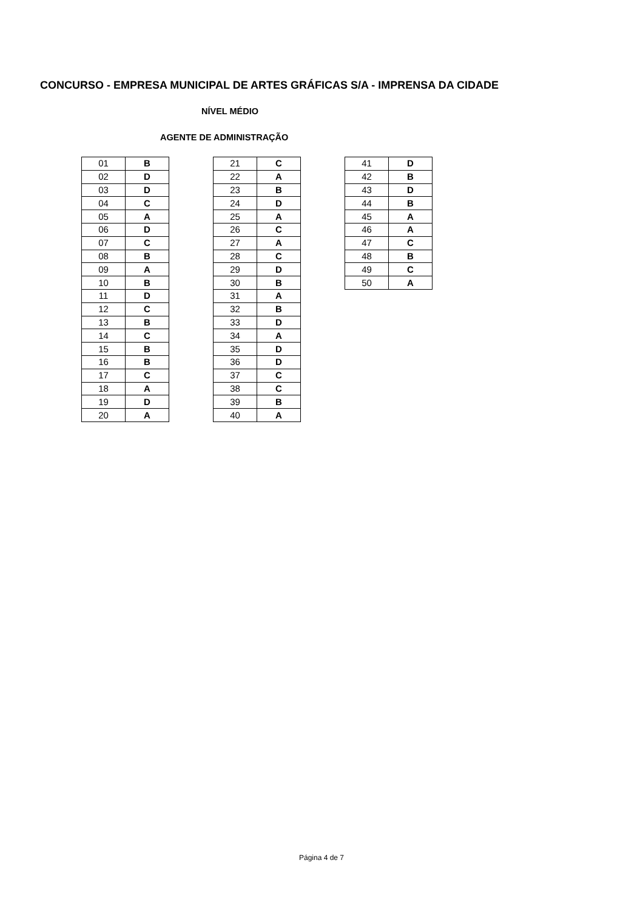CONCURSO - EMPRESA MUNICIPAL DE ARTES GRÁFICAS S/A - IMPRENSA DA CIDADE
NÍVEL MÉDIO
AGENTE DE ADMINISTRAÇÃO
| 01 | B |
| 02 | D |
| 03 | D |
| 04 | C |
| 05 | A |
| 06 | D |
| 07 | C |
| 08 | B |
| 09 | A |
| 10 | B |
| 11 | D |
| 12 | C |
| 13 | B |
| 14 | C |
| 15 | B |
| 16 | B |
| 17 | C |
| 18 | A |
| 19 | D |
| 20 | A |
| 21 | C |
| 22 | A |
| 23 | B |
| 24 | D |
| 25 | A |
| 26 | C |
| 27 | A |
| 28 | C |
| 29 | D |
| 30 | B |
| 31 | A |
| 32 | B |
| 33 | D |
| 34 | A |
| 35 | D |
| 36 | D |
| 37 | C |
| 38 | C |
| 39 | B |
| 40 | A |
| 41 | D |
| 42 | B |
| 43 | D |
| 44 | B |
| 45 | A |
| 46 | A |
| 47 | C |
| 48 | B |
| 49 | C |
| 50 | A |
Página 4 de 7